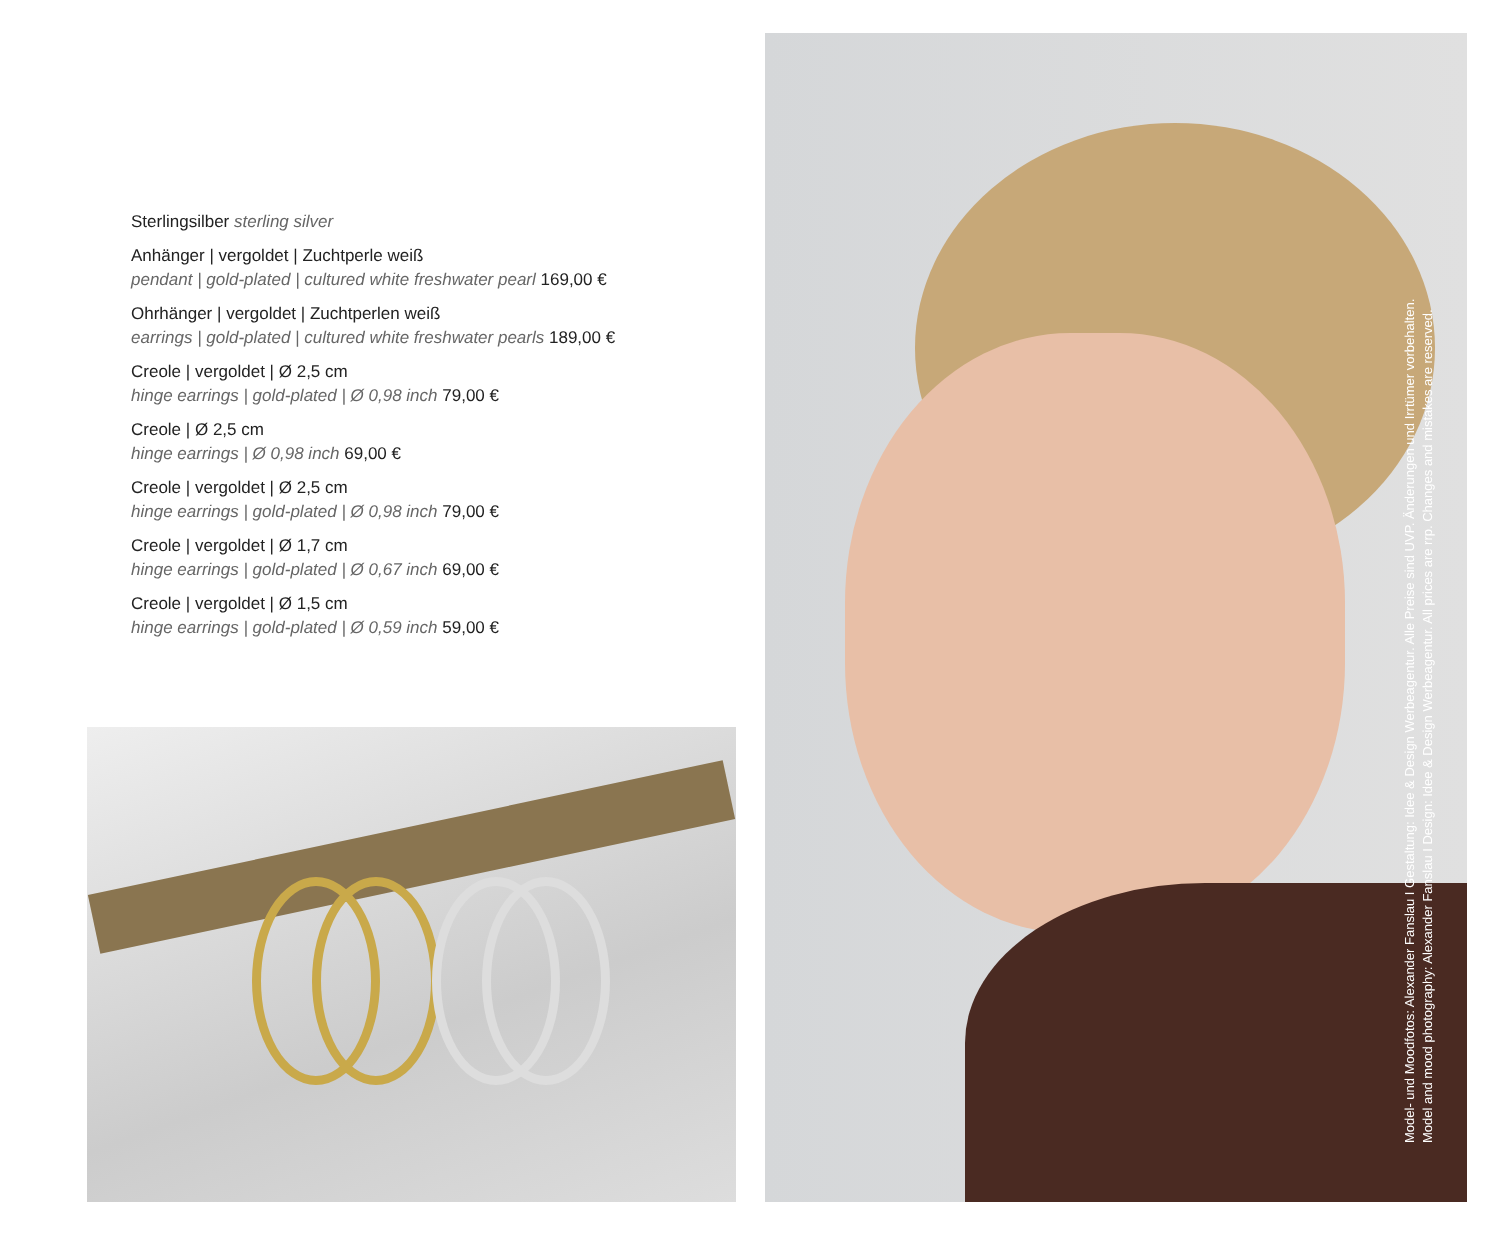Sterlingsilber sterling silver
Anhänger | vergoldet | Zuchtperle weiß
pendant | gold-plated | cultured white freshwater pearl 169,00 €
Ohrhänger | vergoldet | Zuchtperlen weiß
earrings | gold-plated | cultured white freshwater pearls 189,00 €
Creole | vergoldet | Ø 2,5 cm
hinge earrings | gold-plated | Ø 0,98 inch 79,00 €
Creole | Ø 2,5 cm
hinge earrings | Ø 0,98 inch 69,00 €
Creole | vergoldet | Ø 2,5 cm
hinge earrings | gold-plated | Ø 0,98 inch 79,00 €
Creole | vergoldet | Ø 1,7 cm
hinge earrings | gold-plated | Ø 0,67 inch 69,00 €
Creole | vergoldet | Ø 1,5 cm
hinge earrings | gold-plated | Ø 0,59 inch 59,00 €
Model- und Moodfotos: Alexander Fanslau I Gestaltung: Idee & Design Werbeagentur. Alle Preise sind UVP. Änderungen und Irrtümer vorbehalten.
Model and mood photography: Alexander Fanslau I Design: Idee & Design Werbeagentur. All prices are rrp. Changes and mistakes are reserved.